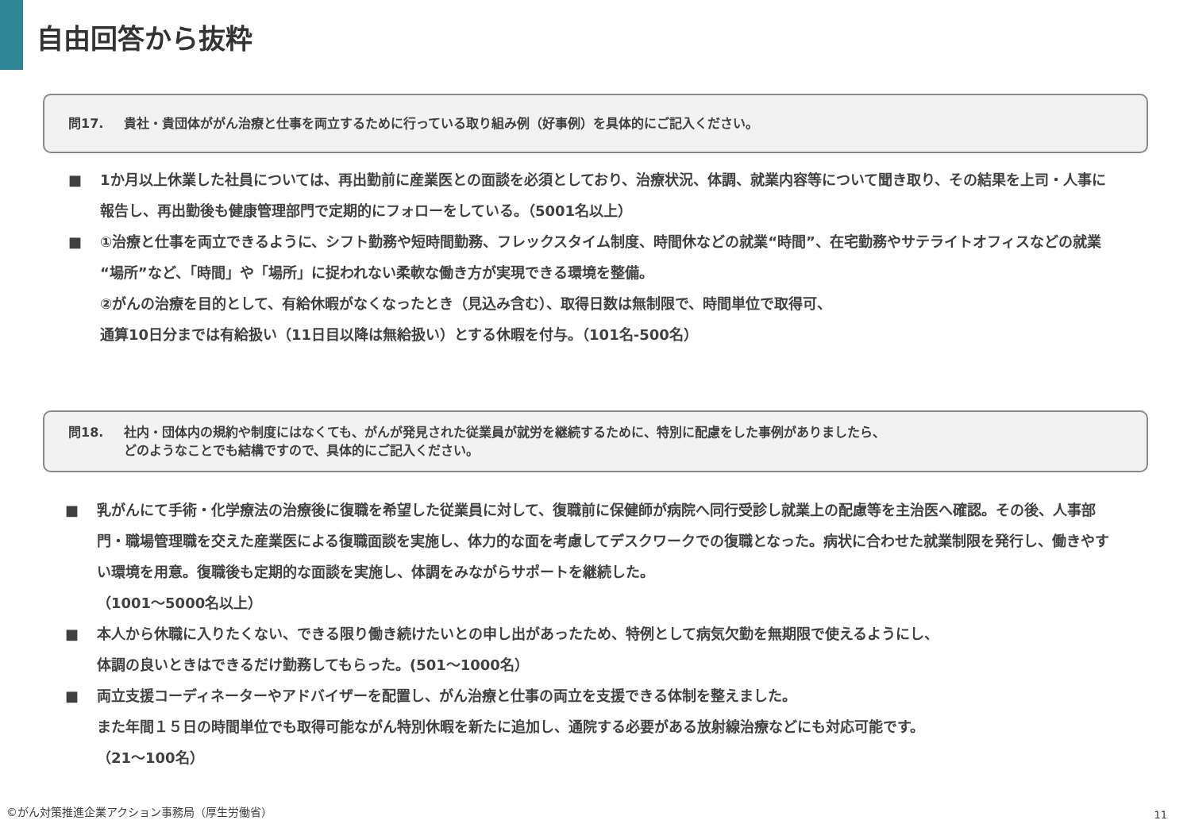自由回答から抜粋
問17. 貴社・貴団体ががん治療と仕事を両立するために行っている取り組み例（好事例）を具体的にご記入ください。
■ 1か月以上休業した社員については、再出勤前に産業医との面談を必須としており、治療状況、体調、就業内容等について聞き取り、その結果を上司・人事に報告し、再出勤後も健康管理部門で定期的にフォローをしている。（5001名以上）
■ ①治療と仕事を両立できるように、シフト勤務や短時間勤務、フレックスタイム制度、時間休などの就業“時間”、在宅勤務やサテライトオフィスなどの就業“場所”など、「時間」や「場所」に捉われない柔軟な働き方が実現できる環境を整備。
②がんの治療を目的として、有給休暇がなくなったとき（見込み含む）、取得日数は無制限で、時間単位で取得可、
通算10日分までは有給扱い（11日目以降は無給扱い）とする休暇を付与。（101名-500名）
問18. 社内・団体内の規約や制度にはなくても、がんが発見された従業員が就労を継続するために、特別に配慮をした事例がありましたら、
どのようなことでも結構ですので、具体的にご記入ください。
■ 乳がんにて手術・化学療法の治療後に復職を希望した従業員に対して、復職前に保健師が病院へ同行受診し就業上の配慮等を主治医へ確認。その後、人事部門・職場管理職を交えた産業医による復職面談を実施し、体力的な面を考慮してデスクワークでの復職となった。病状に合わせた就業制限を発行し、働きやすい環境を用意。復職後も定期的な面談を実施し、体調をみながらサポートを継続した。
（1001～5000名以上）
■ 本人から休職に入りたくない、できる限り働き続けたいとの申し出があったため、特例として病気欠勤を無期限で使えるようにし、
体調の良いときはできるだけ勤務してもらった。(501～1000名）
■ 両立支援コーディネーターやアドバイザーを配置し、がん治療と仕事の両立を支援できる体制を整えました。
また年間１５日の時間単位でも取得可能ながん特別休暇を新たに追加し、通院する必要がある放射線治療などにも対応可能です。
（21～100名）
©がん対策推進企業アクション事務局（厚生労働省）
11